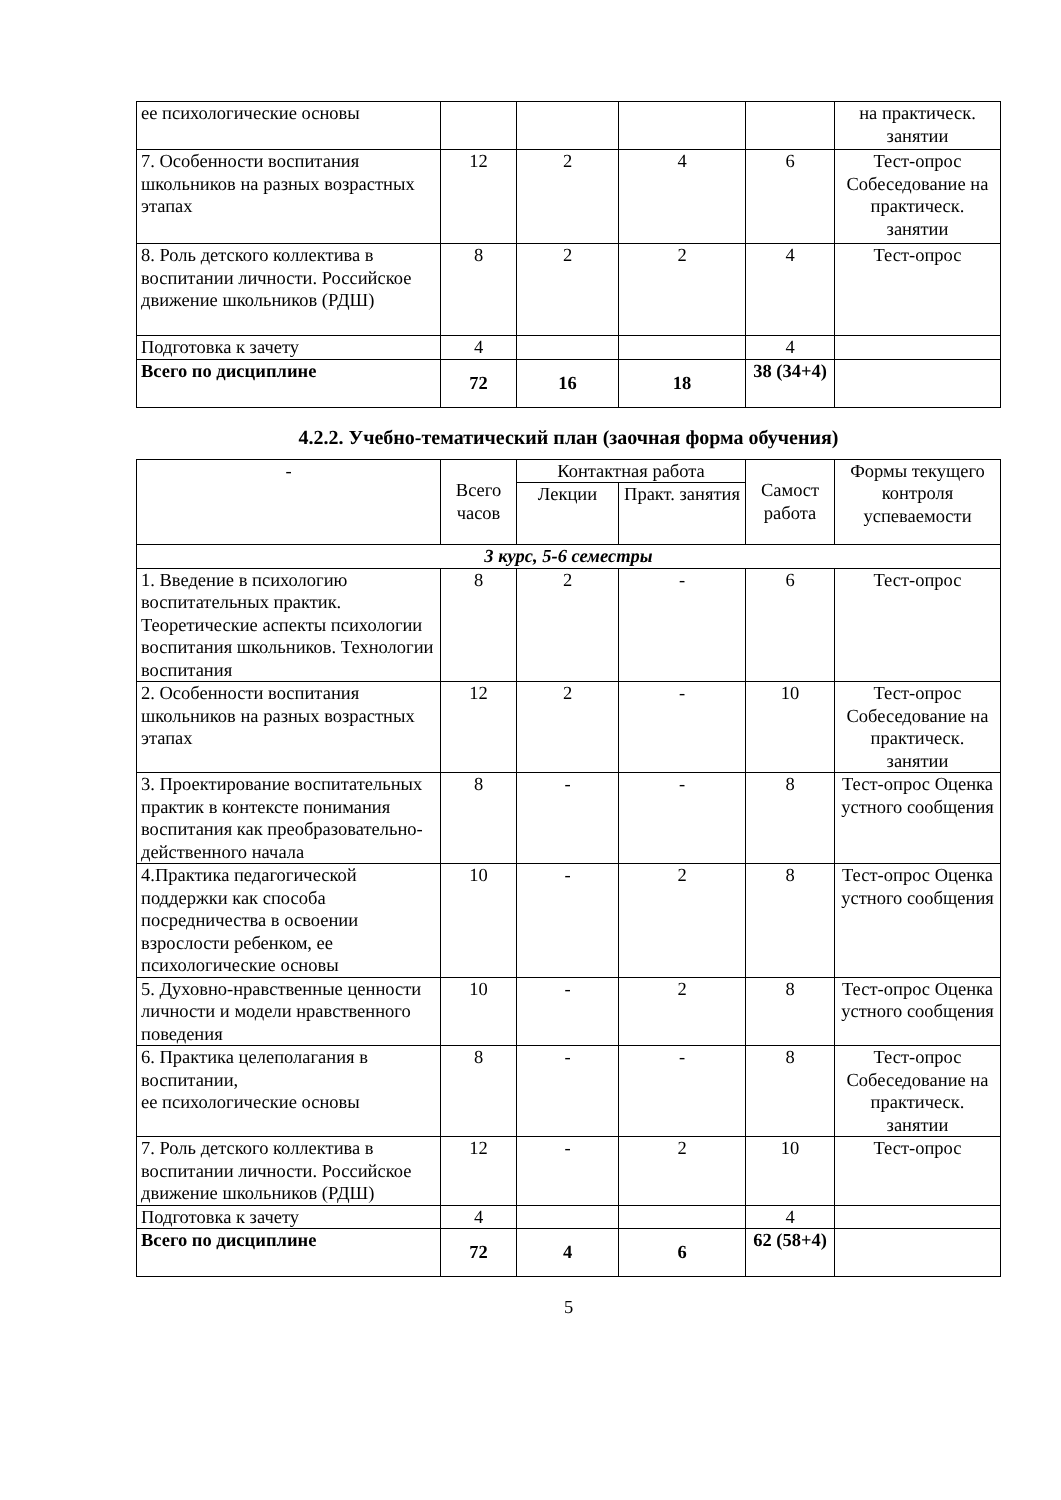| ее психологические основы | | | | | на практическ. занятии |
| 7. Особенности воспитания школьников на разных возрастных этапах | 12 | 2 | 4 | 6 | Тест-опрос Собеседование на практическ. занятии |
| 8. Роль детского коллектива в воспитании личности. Российское движение школьников (РДШ) | 8 | 2 | 2 | 4 | Тест-опрос |
| Подготовка к зачету | 4 | | | 4 | |
| Всего по дисциплине | 72 | 16 | 18 | 38 (34+4) | |
4.2.2. Учебно-тематический план (заочная форма обучения)
| - | Всего часов | Контактная работа | | Самост работа | Формы текущего контроля успеваемости |
| | | Лекции | Практ. занятия | | |
| 3 курс, 5-6 семестры | | | | | |
| 1. Введение в психологию воспитательных практик. Теоретические аспекты психологии воспитания школьников. Технологии воспитания | 8 | 2 | - | 6 | Тест-опрос |
| 2. Особенности воспитания школьников на разных возрастных этапах | 12 | 2 | - | 10 | Тест-опрос Собеседование на практическ. занятии |
| 3. Проектирование воспитательных практик в контексте понимания воспитания как преобразовательно-действенного начала | 8 | - | - | 8 | Тест-опрос Оценка устного сообщения |
| 4.Практика педагогической поддержки как способа посредничества в освоении взрослости ребенком, ее психологические основы | 10 | - | 2 | 8 | Тест-опрос Оценка устного сообщения |
| 5. Духовно-нравственные ценности личности и модели нравственного поведения | 10 | - | 2 | 8 | Тест-опрос Оценка устного сообщения |
| 6. Практика целеполагания в воспитании, ее психологические основы | 8 | - | - | 8 | Тест-опрос Собеседование на практическ. занятии |
| 7. Роль детского коллектива в воспитании личности. Российское движение школьников (РДШ) | 12 | - | 2 | 10 | Тест-опрос |
| Подготовка к зачету | 4 | | | 4 | |
| Всего по дисциплине | 72 | 4 | 6 | 62 (58+4) | |
5